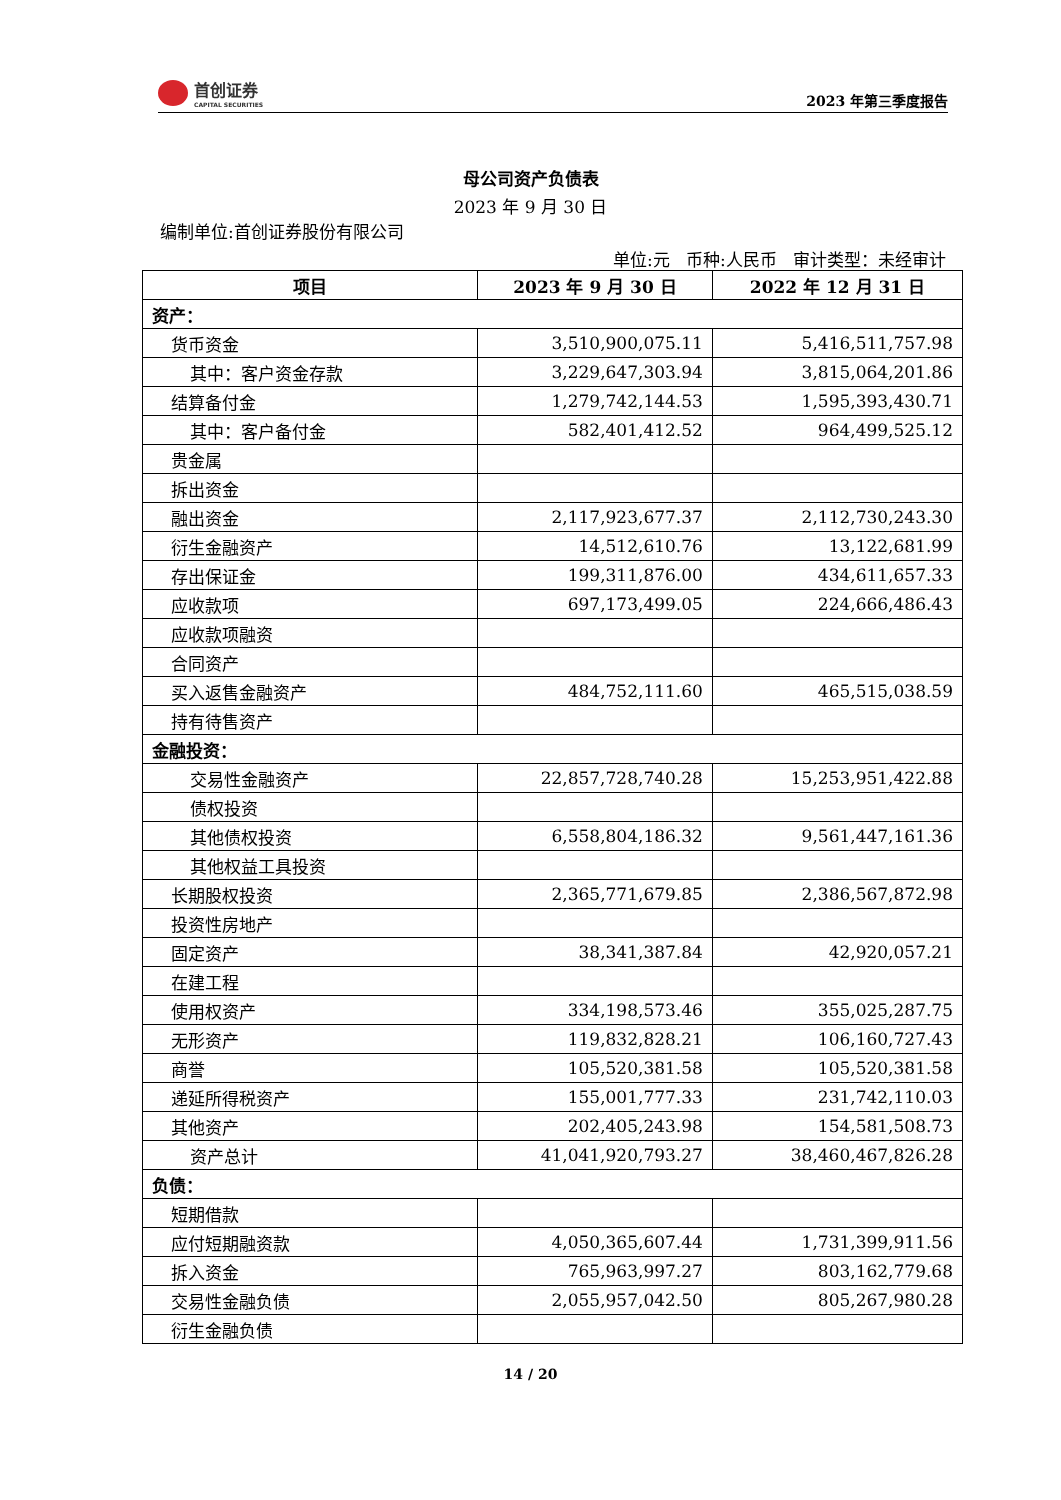首创证券
CAPITAL SECURITIES
2023 年第三季度报告
母公司资产负债表
2023 年 9 月 30 日
编制单位:首创证券股份有限公司
单位:元 币种:人民币 审计类型：未经审计
| 项目 | 2023 年 9 月 30 日 | 2022 年 12 月 31 日 |
| --- | --- | --- |
| 资产： | | |
| 货币资金 | 3,510,900,075.11 | 5,416,511,757.98 |
| 其中：客户资金存款 | 3,229,647,303.94 | 3,815,064,201.86 |
| 结算备付金 | 1,279,742,144.53 | 1,595,393,430.71 |
| 其中：客户备付金 | 582,401,412.52 | 964,499,525.12 |
| 贵金属 | | |
| 拆出资金 | | |
| 融出资金 | 2,117,923,677.37 | 2,112,730,243.30 |
| 衍生金融资产 | 14,512,610.76 | 13,122,681.99 |
| 存出保证金 | 199,311,876.00 | 434,611,657.33 |
| 应收款项 | 697,173,499.05 | 224,666,486.43 |
| 应收款项融资 | | |
| 合同资产 | | |
| 买入返售金融资产 | 484,752,111.60 | 465,515,038.59 |
| 持有待售资产 | | |
| 金融投资： | | |
| 交易性金融资产 | 22,857,728,740.28 | 15,253,951,422.88 |
| 债权投资 | | |
| 其他债权投资 | 6,558,804,186.32 | 9,561,447,161.36 |
| 其他权益工具投资 | | |
| 长期股权投资 | 2,365,771,679.85 | 2,386,567,872.98 |
| 投资性房地产 | | |
| 固定资产 | 38,341,387.84 | 42,920,057.21 |
| 在建工程 | | |
| 使用权资产 | 334,198,573.46 | 355,025,287.75 |
| 无形资产 | 119,832,828.21 | 106,160,727.43 |
| 商誉 | 105,520,381.58 | 105,520,381.58 |
| 递延所得税资产 | 155,001,777.33 | 231,742,110.03 |
| 其他资产 | 202,405,243.98 | 154,581,508.73 |
| 资产总计 | 41,041,920,793.27 | 38,460,467,826.28 |
| 负债： | | |
| 短期借款 | | |
| 应付短期融资款 | 4,050,365,607.44 | 1,731,399,911.56 |
| 拆入资金 | 765,963,997.27 | 803,162,779.68 |
| 交易性金融负债 | 2,055,957,042.50 | 805,267,980.28 |
| 衍生金融负债 | | |
14 / 20